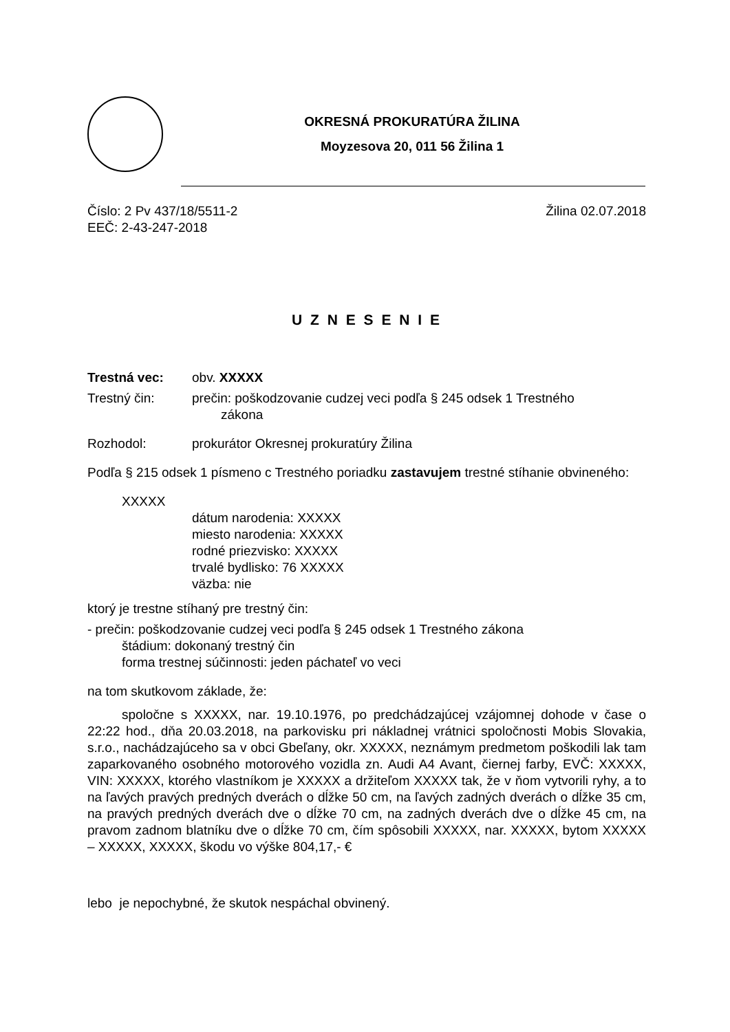OKRESNÁ PROKURATÚRA ŽILINA
Moyzesova 20, 011 56 Žilina 1
Číslo: 2 Pv 437/18/5511-2 Žilina 02.07.2018
EEČ: 2-43-247-2018
U Z N E S E N I E
Trestná vec: obv. XXXXX
Trestný čin: prečin: poškodzovanie cudzej veci podľa § 245 odsek 1 Trestného
zákona
Rozhodol: prokurátor Okresnej prokuratúry Žilina
Podľa § 215 odsek 1 písmeno c Trestného poriadku zastavujem trestné stíhanie obvineného:
XXXXX
dátum narodenia: XXXXX
miesto narodenia: XXXXX
rodné priezvisko: XXXXX
trvalé bydlisko: 76 XXXXX
väzba: nie
ktorý je trestne stíhaný pre trestný čin:
- prečin: poškodzovanie cudzej veci podľa § 245 odsek 1 Trestného zákona
štádium: dokonaný trestný čin
forma trestnej súčinnosti: jeden páchateľ vo veci
na tom skutkovom základe, že:
spoločne s XXXXX, nar. 19.10.1976, po predchádzajúcej vzájomnej dohode v čase o 22:22 hod., dňa 20.03.2018, na parkovisku pri nákladnej vrátnici spoločnosti Mobis Slovakia, s.r.o., nachádzajúceho sa v obci Gbeľany, okr. XXXXX, neznámym predmetom poškodili lak tam zaparkovaného osobného motorového vozidla zn. Audi A4 Avant, čiernej farby, EVČ: XXXXX, VIN: XXXXX, ktorého vlastníkom je XXXXX a držiteľom XXXXX tak, že v ňom vytvorili ryhy, a to na ľavých pravých predných dverách o dĺžke 50 cm, na ľavých zadných dverách o dĺžke 35 cm, na pravých predných dverách dve o dĺžke 70 cm, na zadných dverách dve o dĺžke 45 cm, na pravom zadnom blatníku dve o dĺžke 70 cm, čím spôsobili XXXXX, nar. XXXXX, bytom XXXXX – XXXXX, XXXXX, škodu vo výške 804,17,- €
lebo je nepochybné, že skutok nespáchal obvinený.